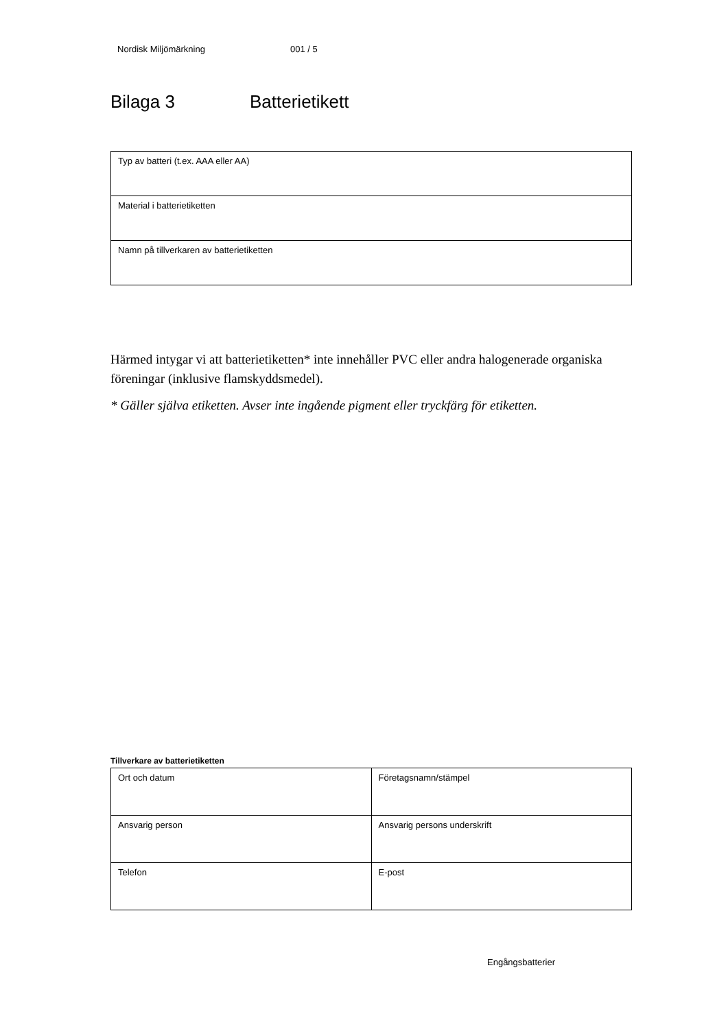Nordisk Miljömärkning 001 / 5
Bilaga 3 Batterietikett
| Typ av batteri (t.ex. AAA eller AA) |
| Material i batterietiketten |
| Namn på tillverkaren av batterietiketten |
Härmed intygar vi att batterietiketten* inte innehåller PVC eller andra halogenerade organiska föreningar (inklusive flamskyddsmedel).
* Gäller själva etiketten. Avser inte ingående pigment eller tryckfärg för etiketten.
Tillverkare av batterietiketten
| Ort och datum | Företagsnamn/stämpel |
| Ansvarig person | Ansvarig persons underskrift |
| Telefon | E-post |
Engångsbatterier